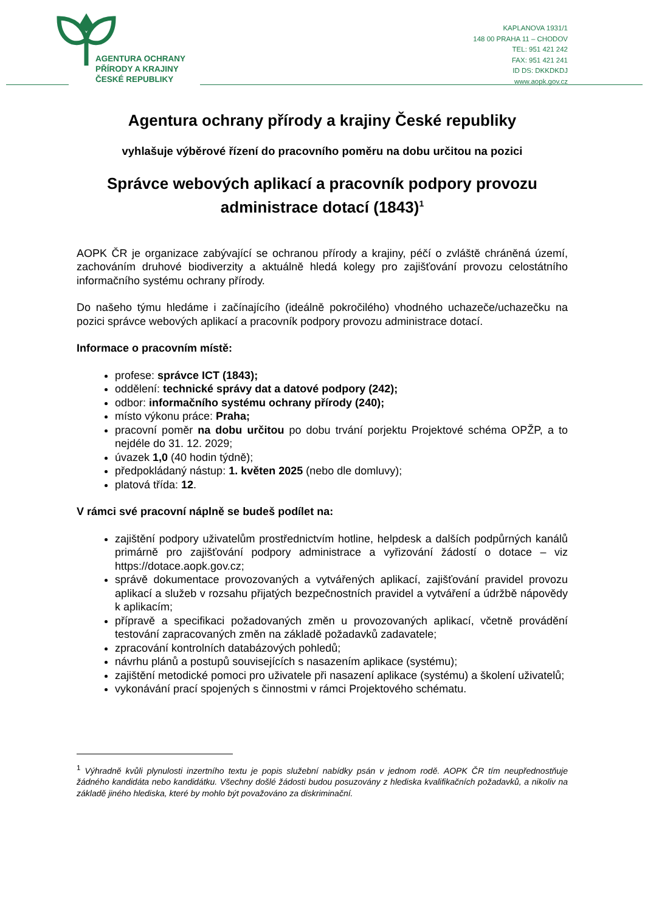AGENTURA OCHRANY
PŘÍRODY A KRAJINY
ČESKÉ REPUBLIKY
KAPLANOVA 1931/1
148 00 PRAHA 11 – CHODOV
TEL: 951 421 242
FAX: 951 421 241
ID DS: DKKDKDJ
www.aopk.gov.cz
Agentura ochrany přírody a krajiny České republiky
vyhlašuje výběrové řízení do pracovního poměru na dobu určitou na pozici
Správce webových aplikací a pracovník podpory provozu administrace dotací (1843)<sup>1</sup>
AOPK ČR je organizace zabývající se ochranou přírody a krajiny, péčí o zvláště chráněná území, zachováním druhové biodiverzity a aktuálně hledá kolegy pro zajišťování provozu celostátního informačního systému ochrany přírody.
Do našeho týmu hledáme i začínajícího (ideálně pokročilého) vhodného uchazeče/uchazečku na pozici správce webových aplikací a pracovník podpory provozu administrace dotací.
Informace o pracovním místě:
profese: správce ICT (1843);
oddělení: technické správy dat a datové podpory (242);
odbor: informačního systému ochrany přírody (240);
místo výkonu práce: Praha;
pracovní poměr na dobu určitou po dobu trvání porjektu Projektové schéma OPŽP, a to nejdéle do 31. 12. 2029;
úvazek 1,0 (40 hodin týdně);
předpokládaný nástup: 1. květen 2025 (nebo dle domluvy);
platová třída: 12.
V rámci své pracovní náplně se budeš podílet na:
zajištění podpory uživatelům prostřednictvím hotline, helpdesk a dalších podpůrných kanálů primárně pro zajišťování podpory administrace a vyřizování žádostí o dotace – viz https://dotace.aopk.gov.cz;
správě dokumentace provozovaných a vytvářených aplikací, zajišťování pravidel provozu aplikací a služeb v rozsahu přijatých bezpečnostních pravidel a vytváření a údržbě nápovědy k aplikacím;
přípravě a specifikaci požadovaných změn u provozovaných aplikací, včetně provádění testování zapracovaných změn na základě požadavků zadavatele;
zpracování kontrolních databázových pohledů;
návrhu plánů a postupů souvisejících s nasazením aplikace (systému);
zajištění metodické pomoci pro uživatele při nasazení aplikace (systému) a školení uživatelů;
vykonávání prací spojených s činnostmi v rámci Projektového schématu.
<sup>1</sup> Výhradně kvůli plynulosti inzertního textu je popis služební nabídky psán v jednom rodě. AOPK ČR tím neupřednostňuje žádného kandidáta nebo kandidátku. Všechny došlé žádosti budou posuzovány z hlediska kvalifikačních požadavků, a nikoliv na základě jiného hlediska, které by mohlo být považováno za diskriminační.